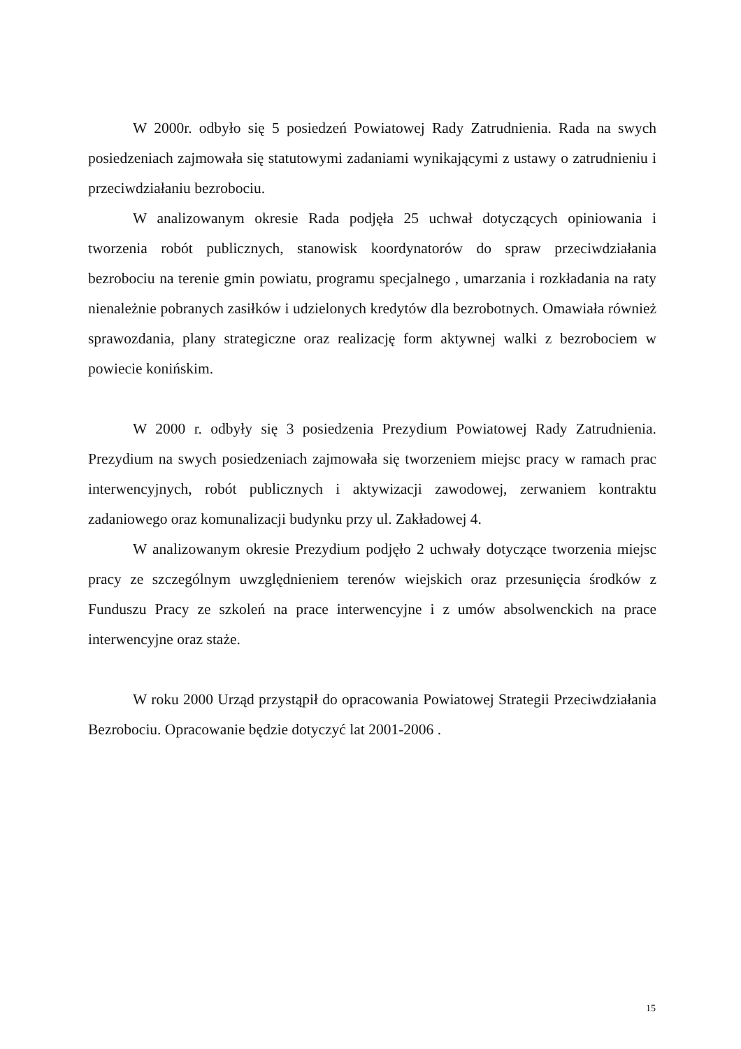W 2000r. odbyło się 5 posiedzeń Powiatowej Rady Zatrudnienia. Rada na swych posiedzeniach zajmowała się statutowymi zadaniami wynikającymi z ustawy o zatrudnieniu i przeciwdziałaniu bezrobociu.
W analizowanym okresie Rada podjęła 25 uchwał dotyczących opiniowania i tworzenia robót publicznych, stanowisk koordynatorów do spraw przeciwdziałania bezrobociu na terenie gmin powiatu, programu specjalnego , umarzania i rozkładania na raty nienależnie pobranych zasiłków i udzielonych kredytów dla bezrobotnych. Omawiała również sprawozdania, plany strategiczne oraz realizację form aktywnej walki z bezrobociem w powiecie konińskim.
W 2000 r. odbyły się 3 posiedzenia Prezydium Powiatowej Rady Zatrudnienia. Prezydium na swych posiedzeniach zajmowała się tworzeniem miejsc pracy w ramach prac interwencyjnych, robót publicznych i aktywizacji zawodowej, zerwaniem kontraktu zadaniowego oraz komunalizacji budynku przy ul. Zakładowej 4.
W analizowanym okresie Prezydium podjęło 2 uchwały dotyczące tworzenia miejsc pracy ze szczególnym uwzględnieniem terenów wiejskich oraz przesunięcia środków z Funduszu Pracy ze szkoleń na prace interwencyjne i z umów absolwenckich na prace interwencyjne oraz staże.
W roku 2000 Urząd przystąpił do opracowania Powiatowej Strategii Przeciwdziałania Bezrobociu. Opracowanie będzie dotyczyć lat 2001-2006 .
15